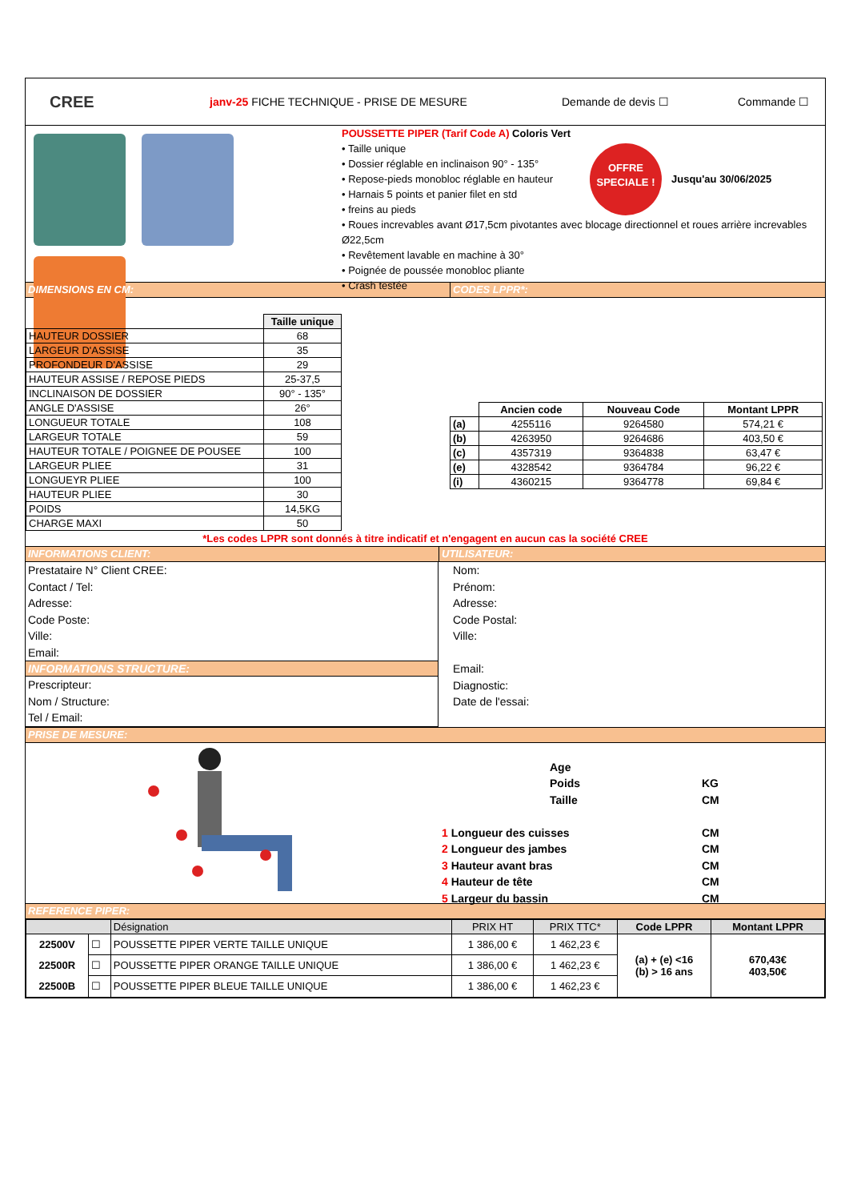CREE
janv-25 FICHE TECHNIQUE - PRISE DE MESURE Demande de devis ☐ Commande ☐
POUSSETTE PIPER (Tarif Code A) Coloris Vert
• Taille unique
• Dossier réglable en inclinaison 90° - 135°
• Repose-pieds monobloc réglable en hauteur
• Harnais 5 points et panier filet en std
• freins au pieds
OFFRE
SPECIALE !
Jusqu'au 30/06/2025
• Roues increvables avant Ø17,5cm pivotantes avec blocage directionnel et roues arrière increvables Ø22,5cm
• Revêtement lavable en machine à 30°
• Poignée de poussée monobloc pliante
• Crash testée
DIMENSIONS EN CM: CODES LPPR*:
| | Taille unique |
| HAUTEUR DOSSIER | 68 |
| LARGEUR D'ASSISE | 35 |
| PROFONDEUR D'ASSISE | 29 |
| HAUTEUR ASSISE / REPOSE PIEDS | 25-37,5 |
| INCLINAISON DE DOSSIER | 90° - 135° |
| ANGLE D'ASSISE | 26° |
| LONGUEUR TOTALE | 108 |
| LARGEUR TOTALE | 59 |
| HAUTEUR TOTALE / POIGNEE DE POUSEE | 100 |
| LARGEUR PLIEE | 31 |
| LONGUEYR PLIEE | 100 |
| HAUTEUR PLIEE | 30 |
| POIDS | 14,5KG |
| CHARGE MAXI | 50 |
| | Ancien code | Nouveau Code | Montant LPPR |
| (a) | 4255116 | 9264580 | 574,21 € |
| (b) | 4263950 | 9264686 | 403,50 € |
| (c) | 4357319 | 9364838 | 63,47 € |
| (e) | 4328542 | 9364784 | 96,22 € |
| (i) | 4360215 | 9364778 | 69,84 € |
*Les codes LPPR sont donnés à titre indicatif et n'engagent en aucun cas la société CREE
INFORMATIONS CLIENT: UTILISATEUR:
Prestataire N° Client CREE:
Contact / Tel:
Adresse:
Code Poste:
Ville:
Email:
INFORMATIONS STRUCTURE:
Prescripteur:
Nom / Structure:
Tel / Email:
Nom:
Prénom:
Adresse:
Code Postal:
Ville:
Email:
Diagnostic:
Date de l'essai:
PRISE DE MESURE:
Age
Poids KG
Taille CM
1 Longueur des cuisses CM
2 Longueur des jambes CM
3 Hauteur avant bras CM
4 Hauteur de tête CM
5 Largeur du bassin CM
REFERENCE PIPER:
| | | Désignation | PRIX HT | PRIX TTC* | Code LPPR | Montant LPPR |
| 22500V | ☐ | POUSSETTE PIPER VERTE TAILLE UNIQUE | 1 386,00 € | 1 462,23 € | (a) + (e) <16 (b) > 16 ans | 670,43€ 403,50€ |
| 22500R | ☐ | POUSSETTE PIPER ORANGE TAILLE UNIQUE | 1 386,00 € | 1 462,23 € | | |
| 22500B | ☐ | POUSSETTE PIPER BLEUE TAILLE UNIQUE | 1 386,00 € | 1 462,23 € | | |